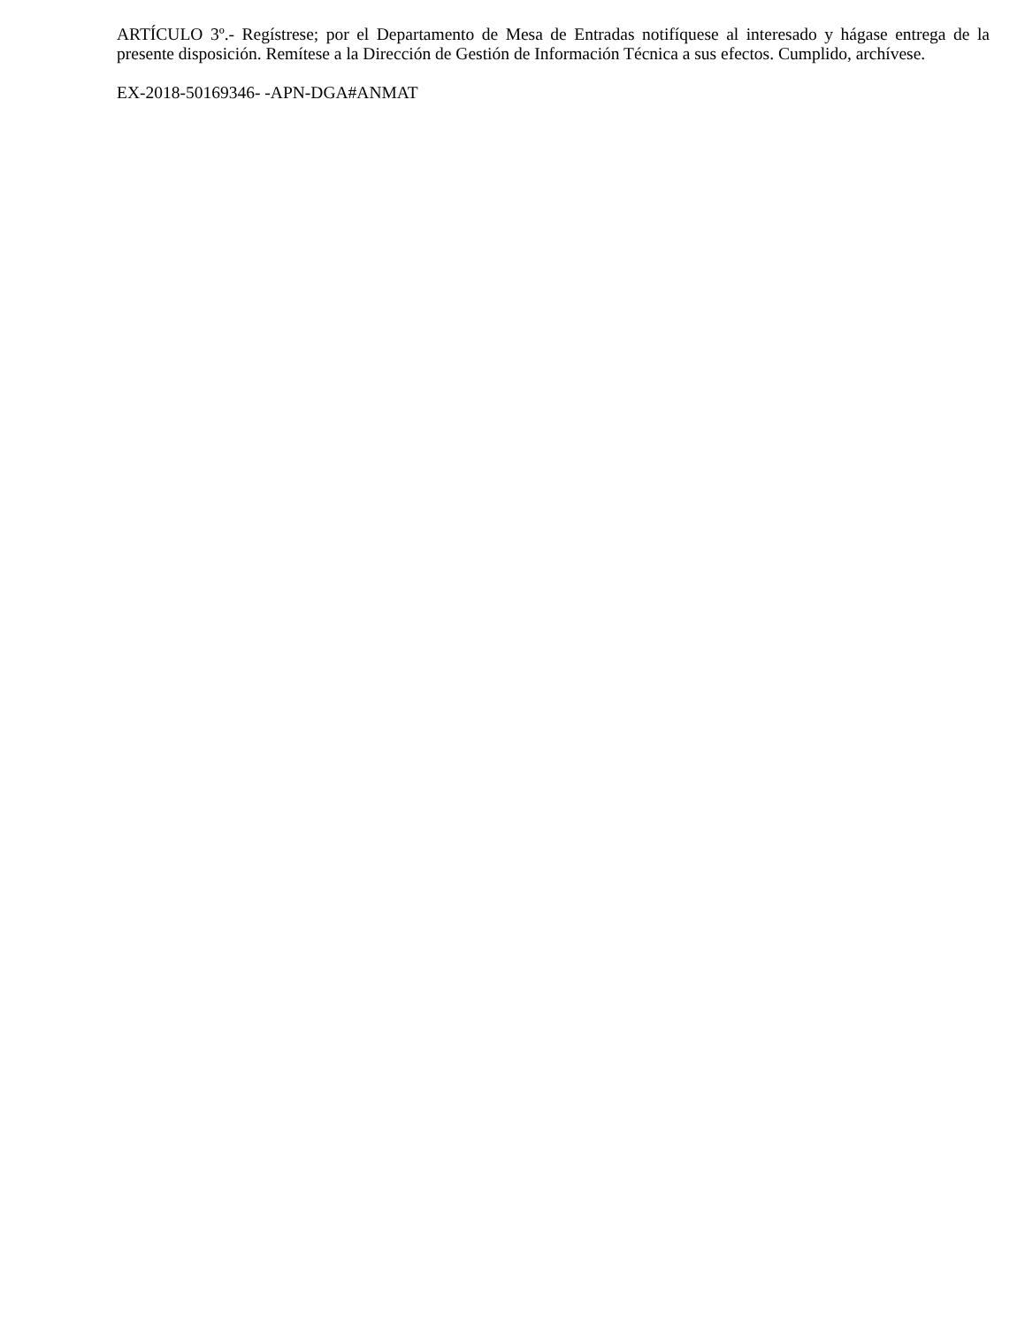ARTÍCULO 3º.- Regístrese; por el Departamento de Mesa de Entradas notifíquese al interesado y hágase entrega de la presente disposición. Remítese a la Dirección de Gestión de Información Técnica a sus efectos. Cumplido, archívese.
EX-2018-50169346- -APN-DGA#ANMAT